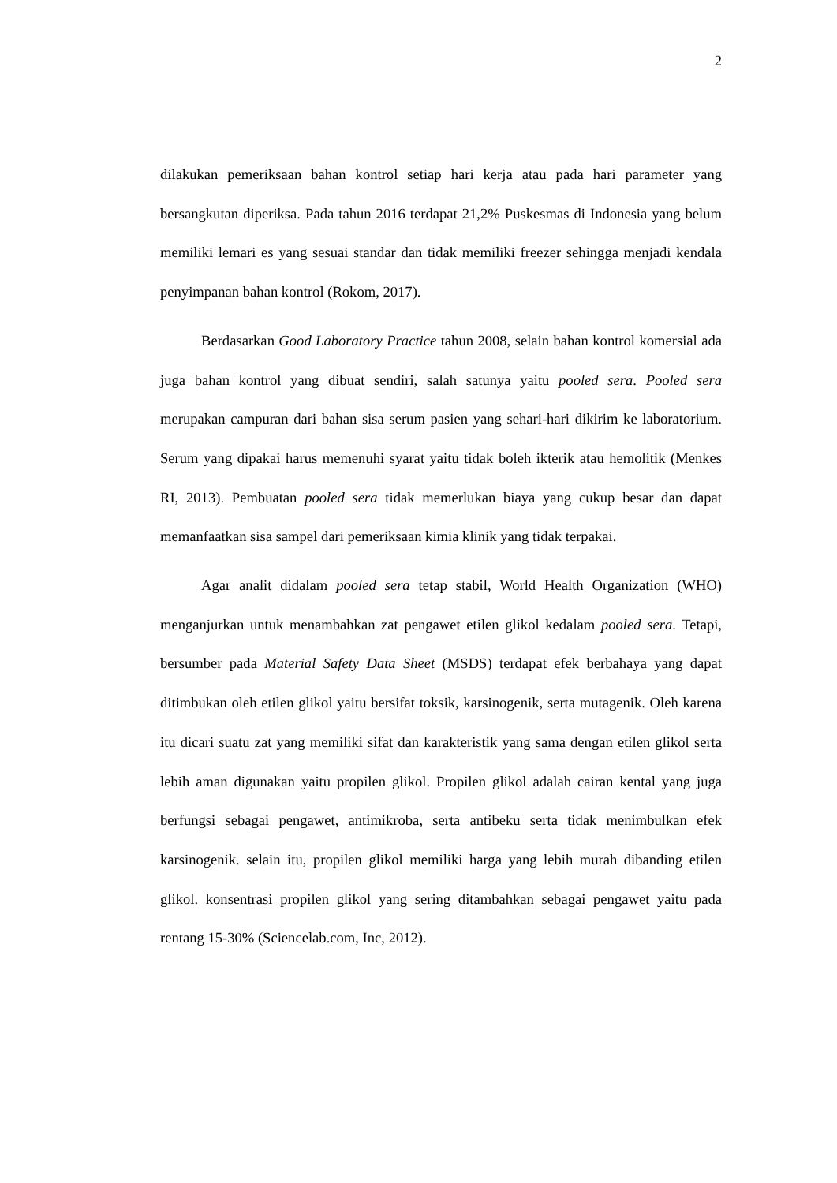2
dilakukan pemeriksaan bahan kontrol setiap hari kerja atau pada hari parameter yang bersangkutan diperiksa. Pada tahun 2016 terdapat 21,2% Puskesmas di Indonesia yang belum memiliki lemari es yang sesuai standar dan tidak memiliki freezer sehingga menjadi kendala penyimpanan bahan kontrol (Rokom, 2017).
Berdasarkan Good Laboratory Practice tahun 2008, selain bahan kontrol komersial ada juga bahan kontrol yang dibuat sendiri, salah satunya yaitu pooled sera. Pooled sera merupakan campuran dari bahan sisa serum pasien yang sehari-hari dikirim ke laboratorium. Serum yang dipakai harus memenuhi syarat yaitu tidak boleh ikterik atau hemolitik (Menkes RI, 2013). Pembuatan pooled sera tidak memerlukan biaya yang cukup besar dan dapat memanfaatkan sisa sampel dari pemeriksaan kimia klinik yang tidak terpakai.
Agar analit didalam pooled sera tetap stabil, World Health Organization (WHO) menganjurkan untuk menambahkan zat pengawet etilen glikol kedalam pooled sera. Tetapi, bersumber pada Material Safety Data Sheet (MSDS) terdapat efek berbahaya yang dapat ditimbukan oleh etilen glikol yaitu bersifat toksik, karsinogenik, serta mutagenik. Oleh karena itu dicari suatu zat yang memiliki sifat dan karakteristik yang sama dengan etilen glikol serta lebih aman digunakan yaitu propilen glikol. Propilen glikol adalah cairan kental yang juga berfungsi sebagai pengawet, antimikroba, serta antibeku serta tidak menimbulkan efek karsinogenik. selain itu, propilen glikol memiliki harga yang lebih murah dibanding etilen glikol. konsentrasi propilen glikol yang sering ditambahkan sebagai pengawet yaitu pada rentang 15-30% (Sciencelab.com, Inc, 2012).